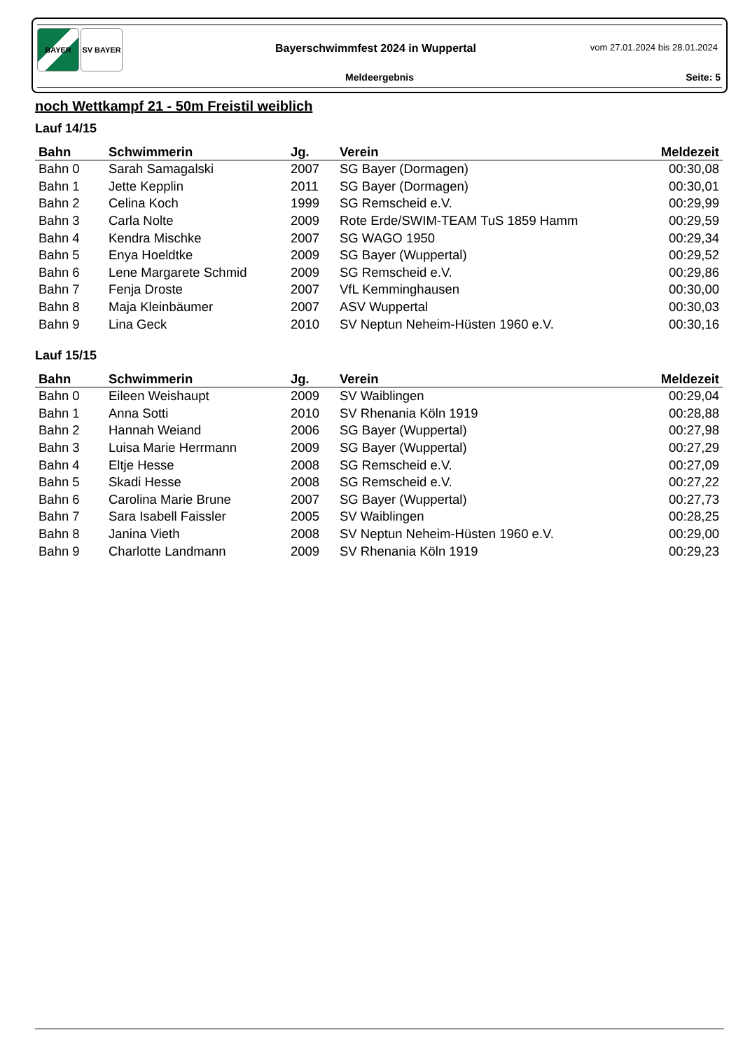BAYER SV BAYER
Bayerschwimmfest 2024 in Wuppertal
vom 27.01.2024 bis 28.01.2024
Meldeergebnis Seite: 5
noch Wettkampf 21 - 50m Freistil weiblich
Lauf 14/15
| Bahn | Schwimmerin | Jg. | Verein | Meldezeit |
| --- | --- | --- | --- | --- |
| Bahn 0 | Sarah Samagalski | 2007 | SG Bayer (Dormagen) | 00:30,08 |
| Bahn 1 | Jette Kepplin | 2011 | SG Bayer (Dormagen) | 00:30,01 |
| Bahn 2 | Celina Koch | 1999 | SG Remscheid e.V. | 00:29,99 |
| Bahn 3 | Carla Nolte | 2009 | Rote Erde/SWIM-TEAM TuS 1859 Hamm | 00:29,59 |
| Bahn 4 | Kendra Mischke | 2007 | SG WAGO 1950 | 00:29,34 |
| Bahn 5 | Enya Hoeldtke | 2009 | SG Bayer (Wuppertal) | 00:29,52 |
| Bahn 6 | Lene Margarete Schmid | 2009 | SG Remscheid e.V. | 00:29,86 |
| Bahn 7 | Fenja Droste | 2007 | VfL Kemminghausen | 00:30,00 |
| Bahn 8 | Maja Kleinbäumer | 2007 | ASV Wuppertal | 00:30,03 |
| Bahn 9 | Lina Geck | 2010 | SV Neptun Neheim-Hüsten 1960 e.V. | 00:30,16 |
Lauf 15/15
| Bahn | Schwimmerin | Jg. | Verein | Meldezeit |
| --- | --- | --- | --- | --- |
| Bahn 0 | Eileen Weishaupt | 2009 | SV Waiblingen | 00:29,04 |
| Bahn 1 | Anna Sotti | 2010 | SV Rhenania Köln 1919 | 00:28,88 |
| Bahn 2 | Hannah Weiand | 2006 | SG Bayer (Wuppertal) | 00:27,98 |
| Bahn 3 | Luisa Marie Herrmann | 2009 | SG Bayer (Wuppertal) | 00:27,29 |
| Bahn 4 | Eltje Hesse | 2008 | SG Remscheid e.V. | 00:27,09 |
| Bahn 5 | Skadi Hesse | 2008 | SG Remscheid e.V. | 00:27,22 |
| Bahn 6 | Carolina Marie Brune | 2007 | SG Bayer (Wuppertal) | 00:27,73 |
| Bahn 7 | Sara Isabell Faissler | 2005 | SV Waiblingen | 00:28,25 |
| Bahn 8 | Janina Vieth | 2008 | SV Neptun Neheim-Hüsten 1960 e.V. | 00:29,00 |
| Bahn 9 | Charlotte Landmann | 2009 | SV Rhenania Köln 1919 | 00:29,23 |